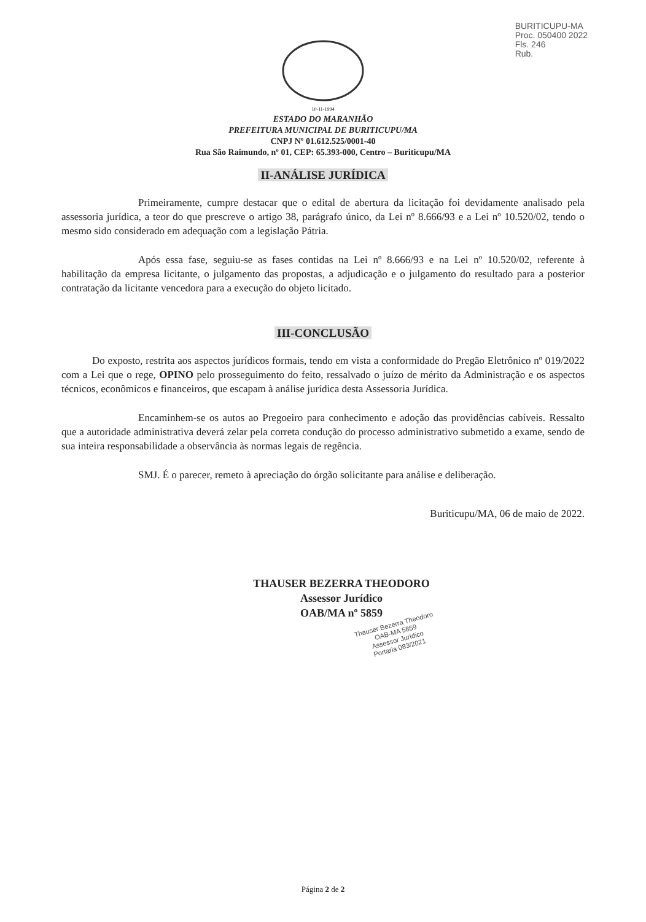BURITICUPU-MA
Proc. 050400 2022
Fls. 246
Rub.
10-11-1994
ESTADO DO MARANHÃO
PREFEITURA MUNICIPAL DE BURITICUPU/MA
CNPJ Nº 01.612.525/0001-40
Rua São Raimundo, nº 01, CEP: 65.393-000, Centro – Buriticupu/MA
II-ANÁLISE JURÍDICA
Primeiramente, cumpre destacar que o edital de abertura da licitação foi devidamente analisado pela assessoria jurídica, a teor do que prescreve o artigo 38, parágrafo único, da Lei nº 8.666/93 e a Lei nº 10.520/02, tendo o mesmo sido considerado em adequação com a legislação Pátria.
Após essa fase, seguiu-se as fases contidas na Lei nº 8.666/93 e na Lei nº 10.520/02, referente à habilitação da empresa licitante, o julgamento das propostas, a adjudicação e o julgamento do resultado para a posterior contratação da licitante vencedora para a execução do objeto licitado.
III-CONCLUSÃO
Do exposto, restrita aos aspectos jurídicos formais, tendo em vista a conformidade do Pregão Eletrônico nº 019/2022 com a Lei que o rege, OPINO pelo prosseguimento do feito, ressalvado o juízo de mérito da Administração e os aspectos técnicos, econômicos e financeiros, que escapam à análise jurídica desta Assessoria Jurídica.
Encaminhem-se os autos ao Pregoeiro para conhecimento e adoção das providências cabíveis. Ressalto que a autoridade administrativa deverá zelar pela correta condução do processo administrativo submetido a exame, sendo de sua inteira responsabilidade a observância às normas legais de regência.
SMJ. É o parecer, remeto à apreciação do órgão solicitante para análise e deliberação.
Buriticupu/MA, 06 de maio de 2022.
THAUSER BEZERRA THEODORO
Assessor Jurídico
OAB/MA nº 5859
Thauser Bezerra Theodoro
OAB-MA 5859
Assessor Jurídico
Portaria 083/2021
Página 2 de 2